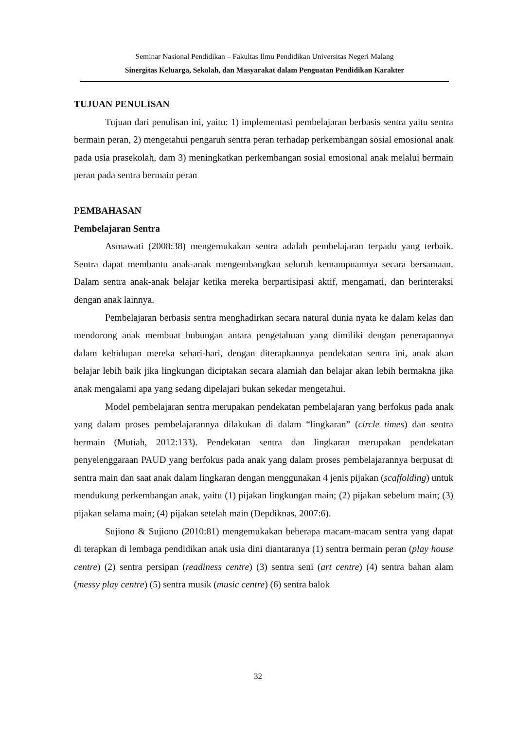Seminar Nasional Pendidikan – Fakultas Ilmu Pendidikan Universitas Negeri Malang
Sinergitas Keluarga, Sekolah, dan Masyarakat dalam Penguatan Pendidikan Karakter
TUJUAN PENULISAN
Tujuan dari penulisan ini, yaitu: 1) implementasi pembelajaran berbasis sentra yaitu sentra bermain peran, 2) mengetahui pengaruh sentra peran terhadap perkembangan sosial emosional anak pada usia prasekolah, dam 3) meningkatkan perkembangan sosial emosional anak melalui bermain peran pada sentra bermain peran
PEMBAHASAN
Pembelajaran Sentra
Asmawati (2008:38) mengemukakan sentra adalah pembelajaran terpadu yang terbaik. Sentra dapat membantu anak-anak mengembangkan seluruh kemampuannya secara bersamaan. Dalam sentra anak-anak belajar ketika mereka berpartisipasi aktif, mengamati, dan berinteraksi dengan anak lainnya.
Pembelajaran berbasis sentra menghadirkan secara natural dunia nyata ke dalam kelas dan mendorong anak membuat hubungan antara pengetahuan yang dimiliki dengan penerapannya dalam kehidupan mereka sehari-hari, dengan diterapkannya pendekatan sentra ini, anak akan belajar lebih baik jika lingkungan diciptakan secara alamiah dan belajar akan lebih bermakna jika anak mengalami apa yang sedang dipelajari bukan sekedar mengetahui.
Model pembelajaran sentra merupakan pendekatan pembelajaran yang berfokus pada anak yang dalam proses pembelajarannya dilakukan di dalam “lingkaran” (circle times) dan sentra bermain (Mutiah, 2012:133). Pendekatan sentra dan lingkaran merupakan pendekatan penyelenggaraan PAUD yang berfokus pada anak yang dalam proses pembelajarannya berpusat di sentra main dan saat anak dalam lingkaran dengan menggunakan 4 jenis pijakan (scaffolding) untuk mendukung perkembangan anak, yaitu (1) pijakan lingkungan main; (2) pijakan sebelum main; (3) pijakan selama main; (4) pijakan setelah main (Depdiknas, 2007:6).
Sujiono & Sujiono (2010:81) mengemukakan beberapa macam-macam sentra yang dapat di terapkan di lembaga pendidikan anak usia dini diantaranya (1) sentra bermain peran (play house centre) (2) sentra persipan (readiness centre) (3) sentra seni (art centre) (4) sentra bahan alam (messy play centre) (5) sentra musik (music centre) (6) sentra balok
32